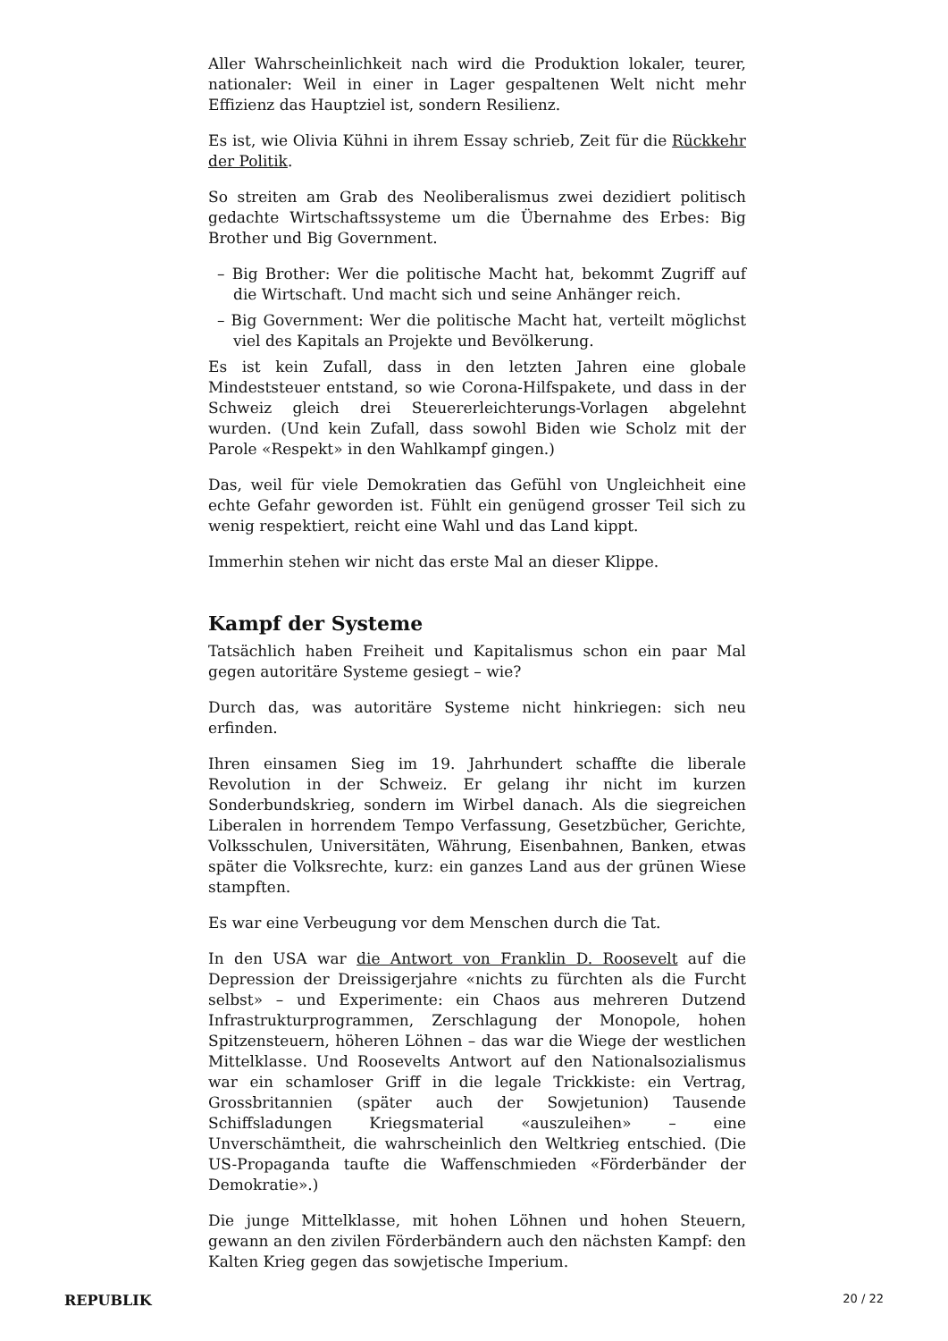Aller Wahrscheinlichkeit nach wird die Produktion lokaler, teurer, nationaler: Weil in einer in Lager gespaltenen Welt nicht mehr Effizienz das Hauptziel ist, sondern Resilienz.
Es ist, wie Olivia Kühni in ihrem Essay schrieb, Zeit für die Rückkehr der Politik.
So streiten am Grab des Neoliberalismus zwei dezidiert politisch gedachte Wirtschaftssysteme um die Übernahme des Erbes: Big Brother und Big Government.
– Big Brother: Wer die politische Macht hat, bekommt Zugriff auf die Wirtschaft. Und macht sich und seine Anhänger reich.
– Big Government: Wer die politische Macht hat, verteilt möglichst viel des Kapitals an Projekte und Bevölkerung.
Es ist kein Zufall, dass in den letzten Jahren eine globale Mindeststeuer entstand, so wie Corona-Hilfspakete, und dass in der Schweiz gleich drei Steuererleichterungs-Vorlagen abgelehnt wurden. (Und kein Zufall, dass sowohl Biden wie Scholz mit der Parole «Respekt» in den Wahlkampf gingen.)
Das, weil für viele Demokratien das Gefühl von Ungleichheit eine echte Gefahr geworden ist. Fühlt ein genügend grosser Teil sich zu wenig respektiert, reicht eine Wahl und das Land kippt.
Immerhin stehen wir nicht das erste Mal an dieser Klippe.
Kampf der Systeme
Tatsächlich haben Freiheit und Kapitalismus schon ein paar Mal gegen autoritäre Systeme gesiegt – wie?
Durch das, was autoritäre Systeme nicht hinkriegen: sich neu erfinden.
Ihren einsamen Sieg im 19. Jahrhundert schaffte die liberale Revolution in der Schweiz. Er gelang ihr nicht im kurzen Sonderbundskrieg, sondern im Wirbel danach. Als die siegreichen Liberalen in horrendem Tempo Verfassung, Gesetzbücher, Gerichte, Volksschulen, Universitäten, Währung, Eisenbahnen, Banken, etwas später die Volksrechte, kurz: ein ganzes Land aus der grünen Wiese stampften.
Es war eine Verbeugung vor dem Menschen durch die Tat.
In den USA war die Antwort von Franklin D. Roosevelt auf die Depression der Dreissigerjahre «nichts zu fürchten als die Furcht selbst» – und Experimente: ein Chaos aus mehreren Dutzend Infrastrukturprogrammen, Zerschlagung der Monopole, hohen Spitzensteuern, höheren Löhnen – das war die Wiege der westlichen Mittelklasse. Und Roosevelts Antwort auf den Nationalsozialismus war ein schamloser Griff in die legale Trickkiste: ein Vertrag, Grossbritannien (später auch der Sowjetunion) Tausende Schiffsladungen Kriegsmaterial «auszuleihen» – eine Unverschämtheit, die wahrscheinlich den Weltkrieg entschied. (Die US-Propaganda taufte die Waffenschmieden «Förderbänder der Demokratie».)
Die junge Mittelklasse, mit hohen Löhnen und hohen Steuern, gewann an den zivilen Förderbändern auch den nächsten Kampf: den Kalten Krieg gegen das sowjetische Imperium.
REPUBLIK 20 / 22